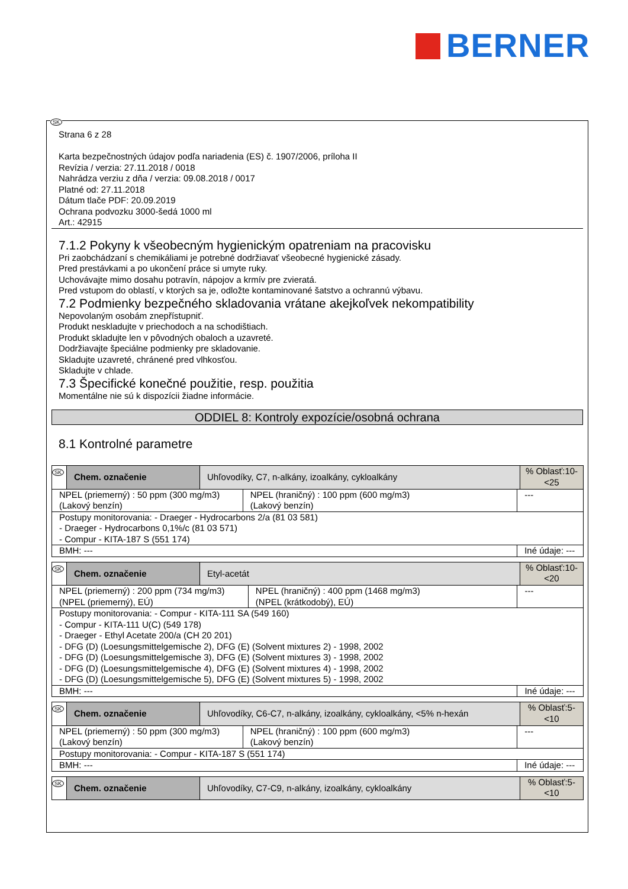BERNER
SK
Strana 6 z 28
Karta bezpečnostných údajov podľa nariadenia (ES) č. 1907/2006, príloha II
Revízia / verzia: 27.11.2018 / 0018
Nahrádza verziu z dňa / verzia: 09.08.2018 / 0017
Platné od: 27.11.2018
Dátum tlače PDF: 20.09.2019
Ochrana podvozku 3000-šedá 1000 ml
Art.: 42915
7.1.2 Pokyny k všeobecným hygienickým opatreniam na pracovisku
Pri zaobchádzaní s chemikáliami je potrebné dodržiavať všeobecné hygienické zásady.
Pred prestávkami a po ukončení práce si umyte ruky.
Uchovávajte mimo dosahu potravín, nápojov a krmív pre zvieratá.
Pred vstupom do oblastí, v ktorých sa je, odložte kontaminované šatstvo a ochrannú výbavu.
7.2 Podmienky bezpečného skladovania vrátane akejkoľvek nekompatibility
Nepovolaným osobám znepřístupniť.
Produkt neskladujte v priechodoch a na schodištiach.
Produkt skladujte len v pôvodných obaloch a uzavreté.
Dodržiavajte špeciálne podmienky pre skladovanie.
Skladujte uzavreté, chránené pred vlhkosťou.
Skladujte v chlade.
7.3 Špecifické konečné použitie, resp. použitia
Momentálne nie sú k dispozícii žiadne informácie.
ODDIEL 8: Kontroly expozície/osobná ochrana
8.1 Kontrolné parametre
| SK | Chem. označenie | Uhľovodíky, C7, n-alkány, izoalkány, cykloalkány | | | % Oblasť:10- <25 |
| NPEL (priemerný) : 50 ppm (300 mg/m3) (Lakový benzín) | | | NPEL (hraničný) : 100 ppm (600 mg/m3) (Lakový benzín) | --- | |
| Postupy monitorovania: - Draeger - Hydrocarbons 2/a (81 03 581) - Draeger - Hydrocarbons 0,1%/c (81 03 571) - Compur - KITA-187 S (551 174) | | | | | |
| BMH: --- | | | | Iné údaje: --- | |
| SK | Chem. označenie | Etyl-acetát | | | % Oblasť:10- <20 |
| NPEL (priemerný) : 200 ppm (734 mg/m3) (NPEL (priemerný), EÚ) | | | NPEL (hraničný) : 400 ppm (1468 mg/m3) (NPEL (krátkodobý), EÚ) | --- | |
| Postupy monitorovania: - Compur - KITA-111 SA (549 160) - Compur - KITA-111 U(C) (549 178) - Draeger - Ethyl Acetate 200/a (CH 20 201) - DFG (D) (Loesungsmittelgemische 2), DFG (E) (Solvent mixtures 2) - 1998, 2002 - DFG (D) (Loesungsmittelgemische 3), DFG (E) (Solvent mixtures 3) - 1998, 2002 - DFG (D) (Loesungsmittelgemische 4), DFG (E) (Solvent mixtures 4) - 1998, 2002 - DFG (D) (Loesungsmittelgemische 5), DFG (E) (Solvent mixtures 5) - 1998, 2002 | | | | | |
| BMH: --- | | | | Iné údaje: --- | |
| SK | Chem. označenie | Uhľovodíky, C6-C7, n-alkány, izoalkány, cykloalkány, <5% n-hexán | | | % Oblasť:5- <10 |
| NPEL (priemerný) : 50 ppm (300 mg/m3) (Lakový benzín) | | | NPEL (hraničný) : 100 ppm (600 mg/m3) (Lakový benzín) | --- | |
| Postupy monitorovania: - Compur - KITA-187 S (551 174) | | | | | |
| BMH: --- | | | | Iné údaje: --- | |
| SK | Chem. označenie | Uhľovodíky, C7-C9, n-alkány, izoalkány, cykloalkány | % Oblasť:5- <10 |